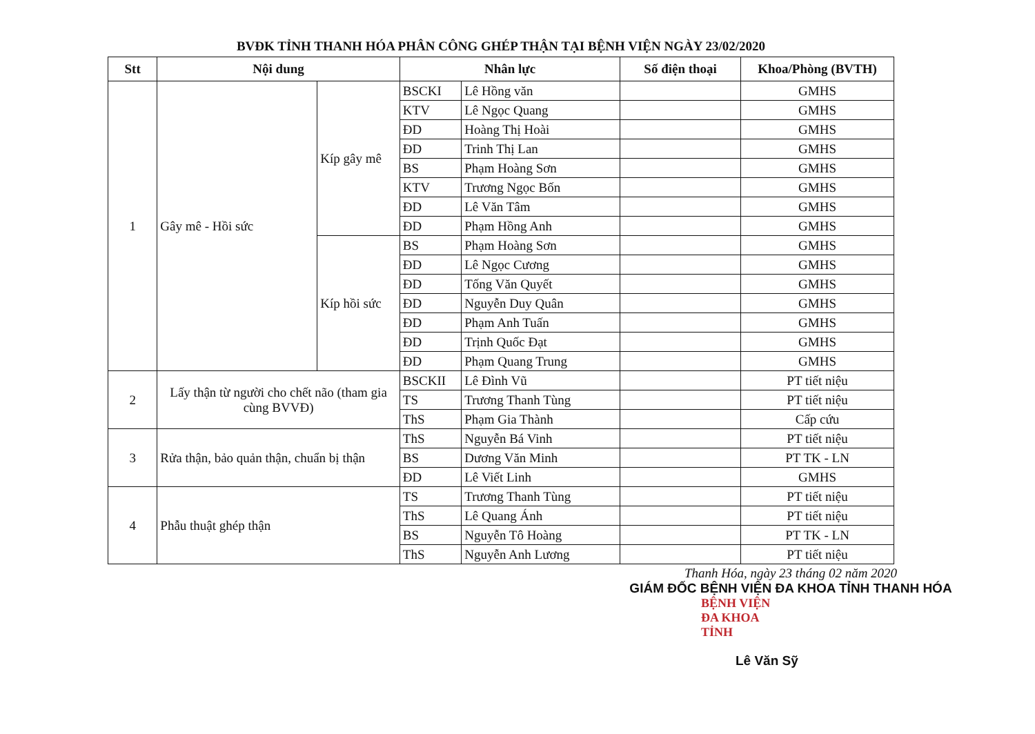BVĐK TỈNH THANH HÓA PHÂN CÔNG GHÉP THẬN TẠI BỆNH VIỆN NGÀY 23/02/2020
| Stt | Nội dung | | Nhân lực | | Số điện thoại | Khoa/Phòng (BVTH) |
| --- | --- | --- | --- | --- | --- | --- |
| 1 | Gây mê - Hồi sức | Kíp gây mê | BSCKI | Lê Hồng văn | | GMHS |
| | | | KTV | Lê Ngọc Quang | | GMHS |
| | | | ĐD | Hoàng Thị Hoài | | GMHS |
| | | | ĐD | Trinh Thị Lan | | GMHS |
| | | | BS | Phạm Hoàng Sơn | | GMHS |
| | | | KTV | Trương Ngọc Bốn | | GMHS |
| | | | ĐD | Lê Văn Tâm | | GMHS |
| | | | ĐD | Phạm Hồng Anh | | GMHS |
| | | Kíp hồi sức | BS | Phạm Hoàng Sơn | | GMHS |
| | | | ĐD | Lê Ngọc Cương | | GMHS |
| | | | ĐD | Tống Văn Quyết | | GMHS |
| | | | ĐD | Nguyễn Duy Quân | | GMHS |
| | | | ĐD | Phạm Anh Tuấn | | GMHS |
| | | | ĐD | Trịnh Quốc Đạt | | GMHS |
| | | | ĐD | Phạm Quang Trung | | GMHS |
| 2 | Lấy thận từ người cho chết não (tham gia cùng BVVĐ) | | BSCKII | Lê Đình Vũ | | PT tiết niệu |
| | | | TS | Trương Thanh Tùng | | PT tiết niệu |
| | | | ThS | Phạm Gia Thành | | Cấp cứu |
| 3 | Rửa thận, bảo quản thận, chuẩn bị thận | | ThS | Nguyễn Bá Vinh | | PT tiết niệu |
| | | | BS | Dương Văn Minh | | PT TK - LN |
| | | | ĐD | Lê Viết Linh | | GMHS |
| 4 | Phẫu thuật ghép thận | | TS | Trương Thanh Tùng | | PT tiết niệu |
| | | | ThS | Lê Quang Ánh | | PT tiết niệu |
| | | | BS | Nguyễn Tô Hoàng | | PT TK - LN |
| | | | ThS | Nguyễn Anh Lương | | PT tiết niệu |
Thanh Hóa, ngày 23 tháng 02 năm 2020
GIÁM ĐỐC BỆNH VIỆN ĐA KHOA TỈNH THANH HÓA
BỆNH VIỆN
ĐA KHOA
TỈNH
Lê Văn Sỹ